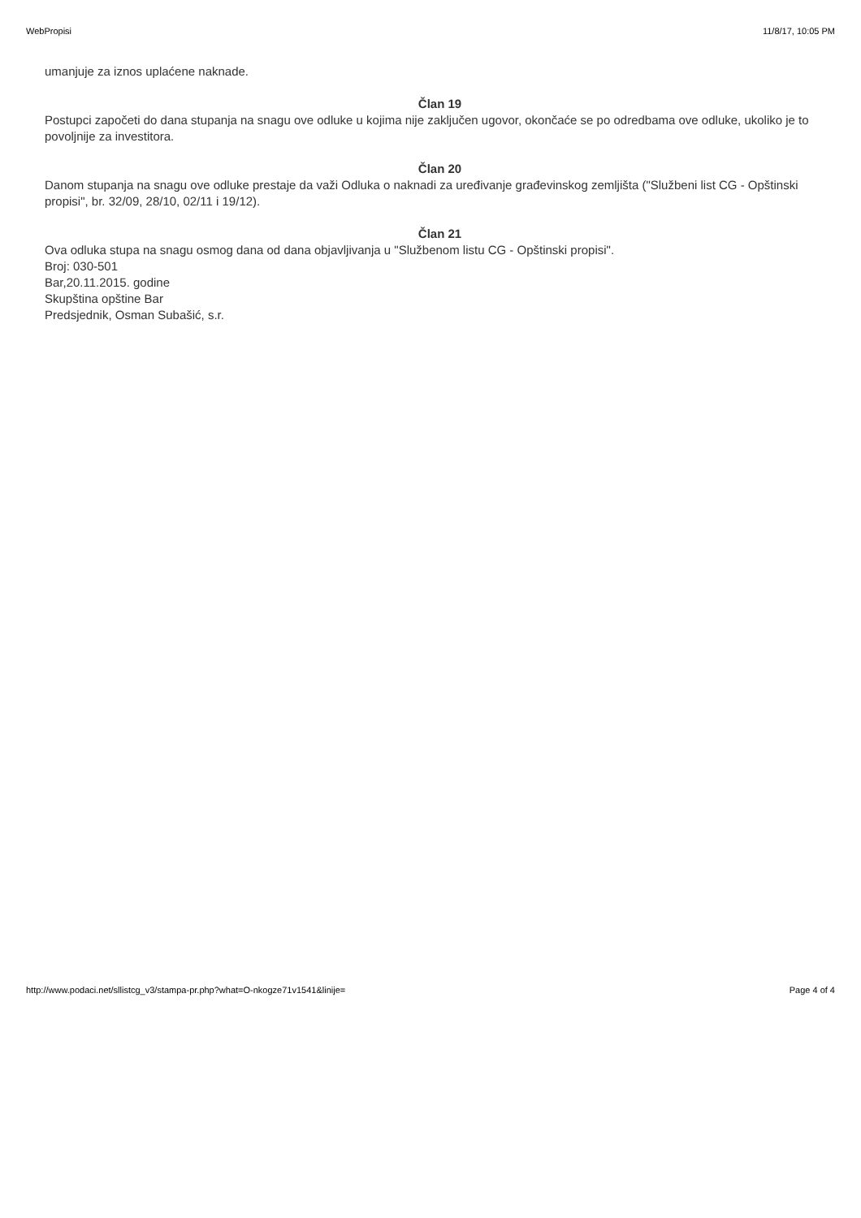WebPropisi 11/8/17, 10:05 PM
umanjuje za iznos uplaćene naknade.
Član 19
Postupci započeti do dana stupanja na snagu ove odluke u kojima nije zaključen ugovor, okončaće se po odredbama ove odluke, ukoliko je to povoljnije za investitora.
Član 20
Danom stupanja na snagu ove odluke prestaje da važi Odluka o naknadi za uređivanje građevinskog zemljišta ("Službeni list CG - Opštinski propisi", br. 32/09, 28/10, 02/11 i 19/12).
Član 21
Ova odluka stupa na snagu osmog dana od dana objavljivanja u "Službenom listu CG - Opštinski propisi".
Broj: 030-501
Bar,20.11.2015. godine
Skupština opštine Bar
Predsjednik, Osman Subašić, s.r.
http://www.podaci.net/sllistcg_v3/stampa-pr.php?what=O-nkogze71v1541&linije= Page 4 of 4